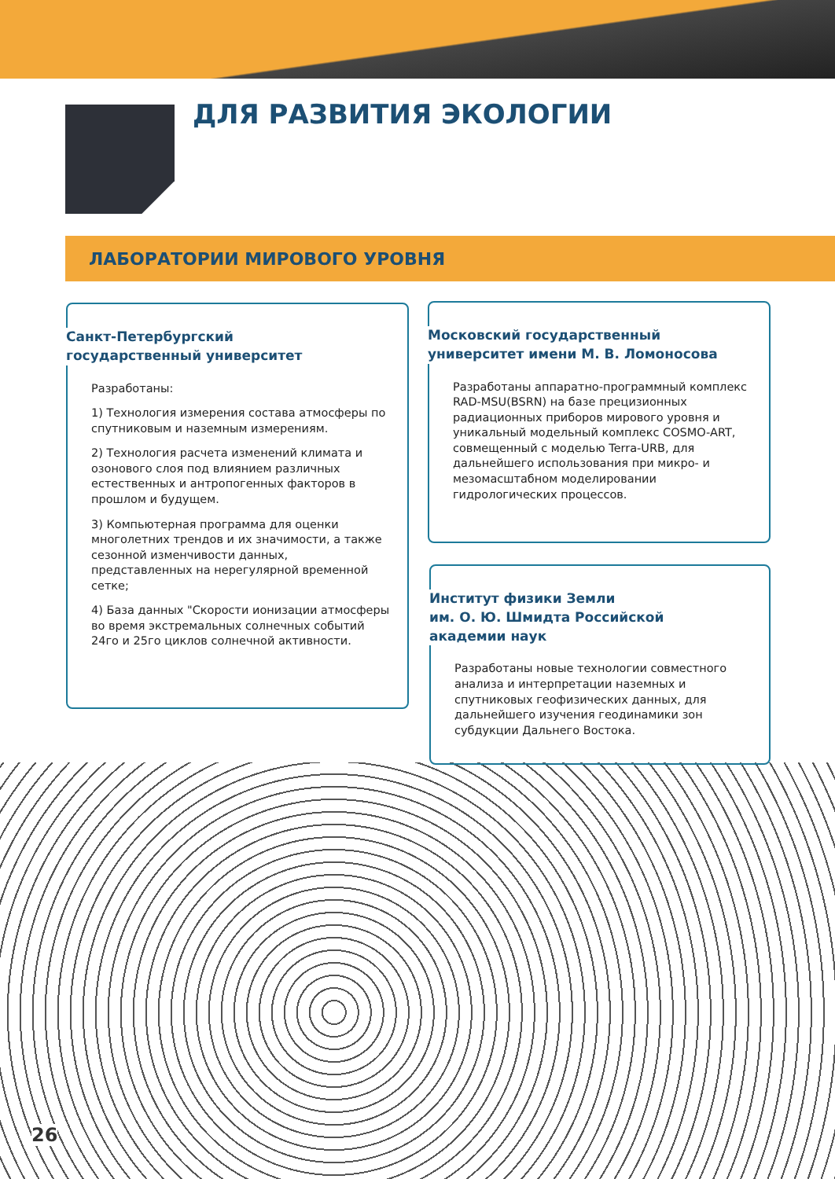ДЛЯ РАЗВИТИЯ ЭКОЛОГИИ
ЛАБОРАТОРИИ МИРОВОГО УРОВНЯ
Санкт-Петербургский
государственный университет
Разработаны:
1) Технология измерения состава атмосферы по спутниковым и наземным измерениям.
2) Технология расчета изменений климата и озонового слоя под влиянием различных естественных и антропогенных факторов в прошлом и будущем.
3) Компьютерная программа для оценки многолетних трендов и их значимости, а также сезонной изменчивости данных, представленных на нерегулярной временной сетке;
4) База данных "Скорости ионизации атмосферы во время экстремальных солнечных событий 24го и 25го циклов солнечной активности.
Московский государственный
университет имени М. В. Ломоносова
Разработаны аппаратно-программный комплекс RAD-MSU(BSRN) на базе прецизионных радиационных приборов мирового уровня и уникальный модельный комплекс COSMO-ART, совмещенный с моделью Terra-URB, для дальнейшего использования при микро- и мезомасштабном моделировании гидрологических процессов.
Институт физики Земли
им. О. Ю. Шмидта Российской
академии наук
Разработаны новые технологии совместного анализа и интерпретации наземных и спутниковых геофизических данных, для дальнейшего изучения геодинамики зон субдукции Дальнего Востока.
26